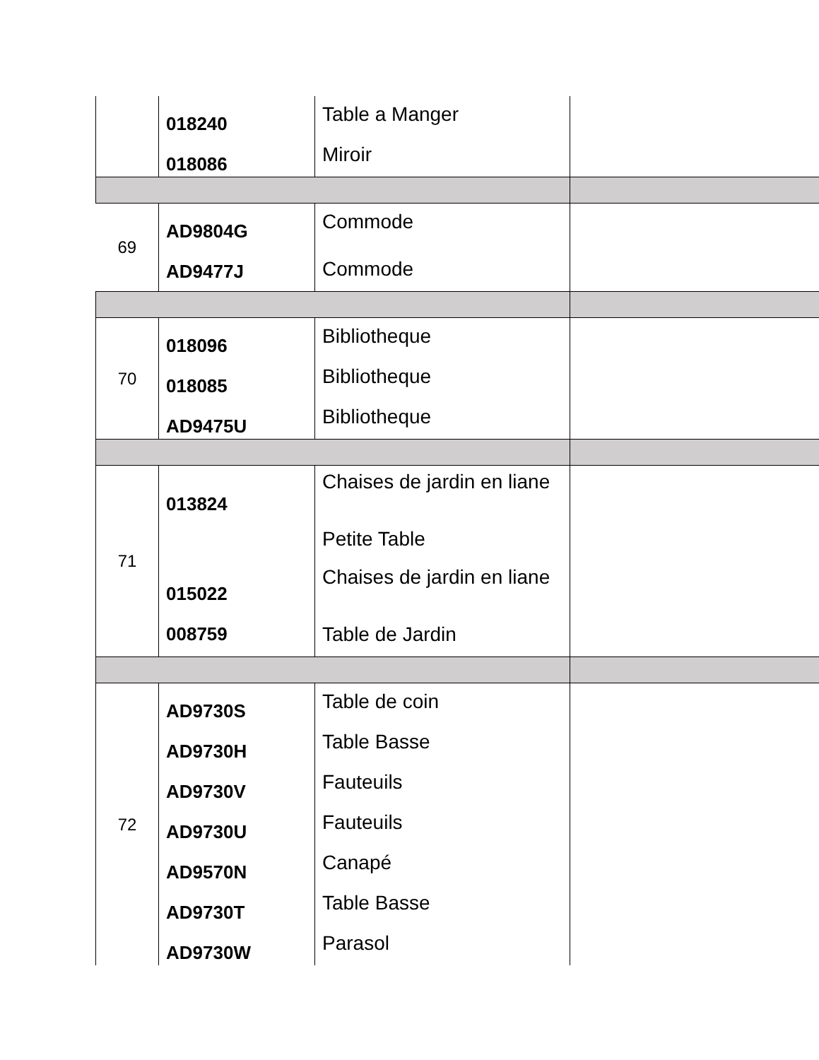| | 018240 018086 | Table a Manger Miroir | |
| 69 | AD9804G AD9477J | Commode Commode | |
| 70 | 018096 018085 AD9475U | Bibliotheque Bibliotheque Bibliotheque | |
| 71 | 013824 015022 008759 | Chaises de jardin en liane Petite Table Chaises de jardin en liane Table de Jardin | |
| 72 | AD9730S AD9730H AD9730V AD9730U AD9570N AD9730T AD9730W | Table de coin Table Basse Fauteuils Fauteuils Canapé Table Basse Parasol | |